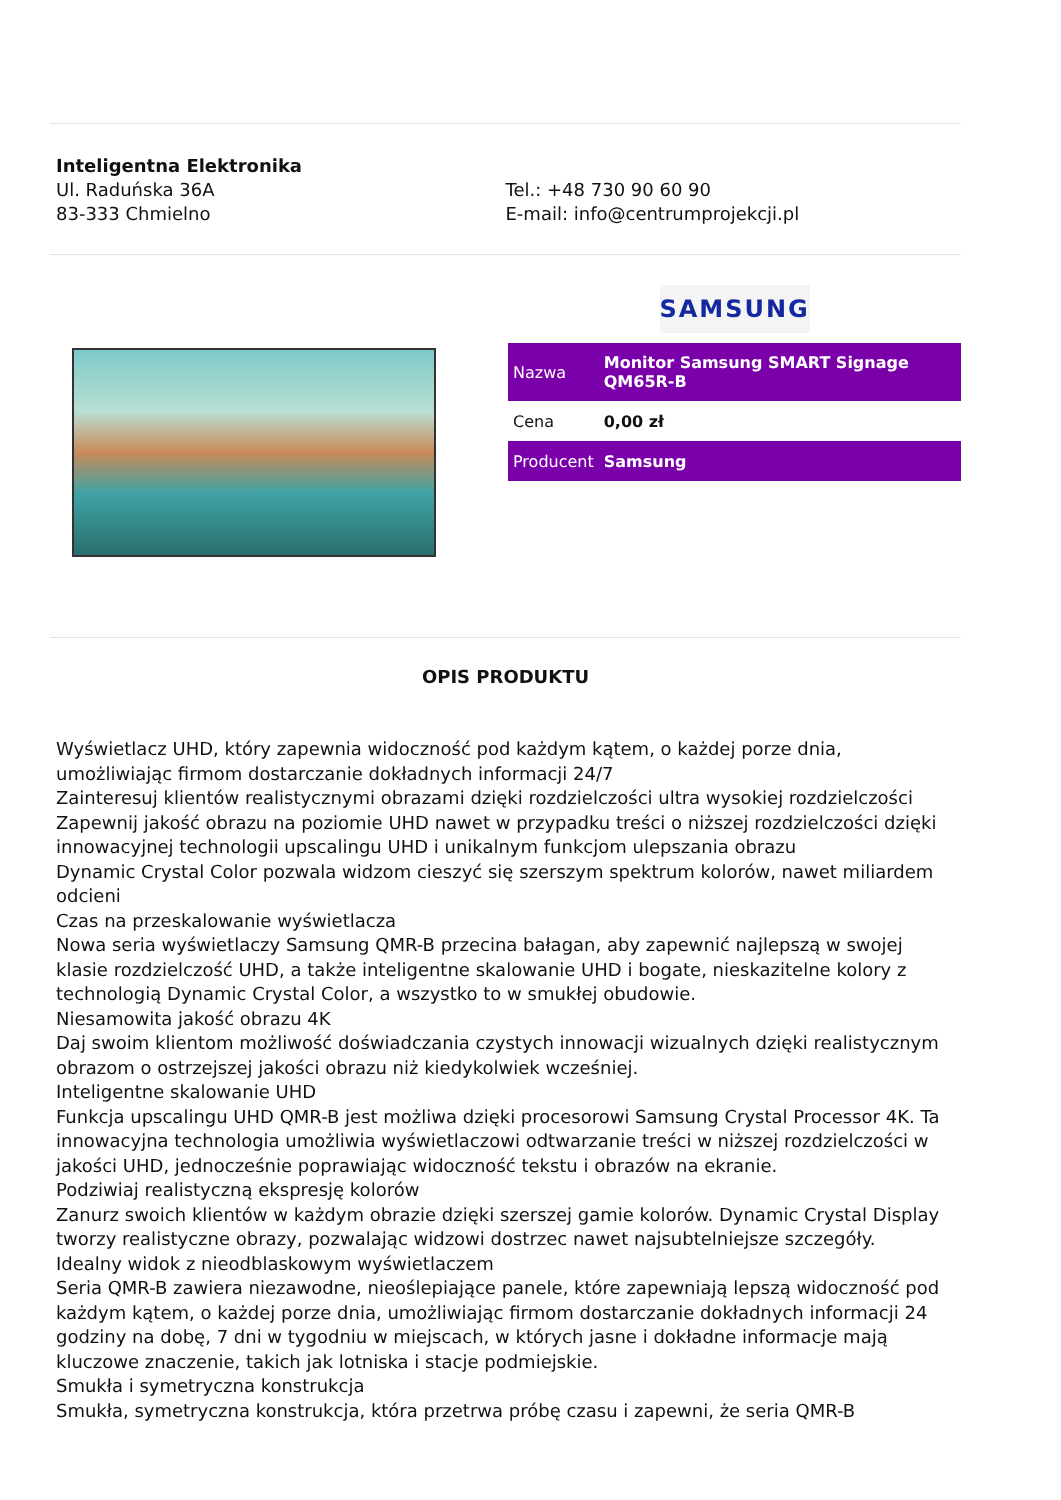Inteligentna Elektronika
Ul. Raduńska 36A
83-333 Chmielno
Tel.: +48 730 90 60 90
E-mail: info@centrumprojekcji.pl
SAMSUNG
| Nazwa | Monitor Samsung SMART Signage QM65R-B |
| Cena | 0,00 zł |
| Producent | Samsung |
OPIS PRODUKTU
Wyświetlacz UHD, który zapewnia widoczność pod każdym kątem, o każdej porze dnia, umożliwiając firmom dostarczanie dokładnych informacji 24/7
Zainteresuj klientów realistycznymi obrazami dzięki rozdzielczości ultra wysokiej rozdzielczości
Zapewnij jakość obrazu na poziomie UHD nawet w przypadku treści o niższej rozdzielczości dzięki innowacyjnej technologii upscalingu UHD i unikalnym funkcjom ulepszania obrazu
Dynamic Crystal Color pozwala widzom cieszyć się szerszym spektrum kolorów, nawet miliardem odcieni
Czas na przeskalowanie wyświetlacza
Nowa seria wyświetlaczy Samsung QMR-B przecina bałagan, aby zapewnić najlepszą w swojej klasie rozdzielczość UHD, a także inteligentne skalowanie UHD i bogate, nieskazitelne kolory z technologią Dynamic Crystal Color, a wszystko to w smukłej obudowie.
Niesamowita jakość obrazu 4K
Daj swoim klientom możliwość doświadczania czystych innowacji wizualnych dzięki realistycznym obrazom o ostrzejszej jakości obrazu niż kiedykolwiek wcześniej.
Inteligentne skalowanie UHD
Funkcja upscalingu UHD QMR-B jest możliwa dzięki procesorowi Samsung Crystal Processor 4K. Ta innowacyjna technologia umożliwia wyświetlaczowi odtwarzanie treści w niższej rozdzielczości w jakości UHD, jednocześnie poprawiając widoczność tekstu i obrazów na ekranie.
Podziwiaj realistyczną ekspresję kolorów
Zanurz swoich klientów w każdym obrazie dzięki szerszej gamie kolorów. Dynamic Crystal Display tworzy realistyczne obrazy, pozwalając widzowi dostrzec nawet najsubtelniejsze szczegóły.
Idealny widok z nieodblaskowym wyświetlaczem
Seria QMR-B zawiera niezawodne, nieoślepiające panele, które zapewniają lepszą widoczność pod każdym kątem, o każdej porze dnia, umożliwiając firmom dostarczanie dokładnych informacji 24 godziny na dobę, 7 dni w tygodniu w miejscach, w których jasne i dokładne informacje mają kluczowe znaczenie, takich jak lotniska i stacje podmiejskie.
Smukła i symetryczna konstrukcja
Smukła, symetryczna konstrukcja, która przetrwa próbę czasu i zapewni, że seria QMR-B